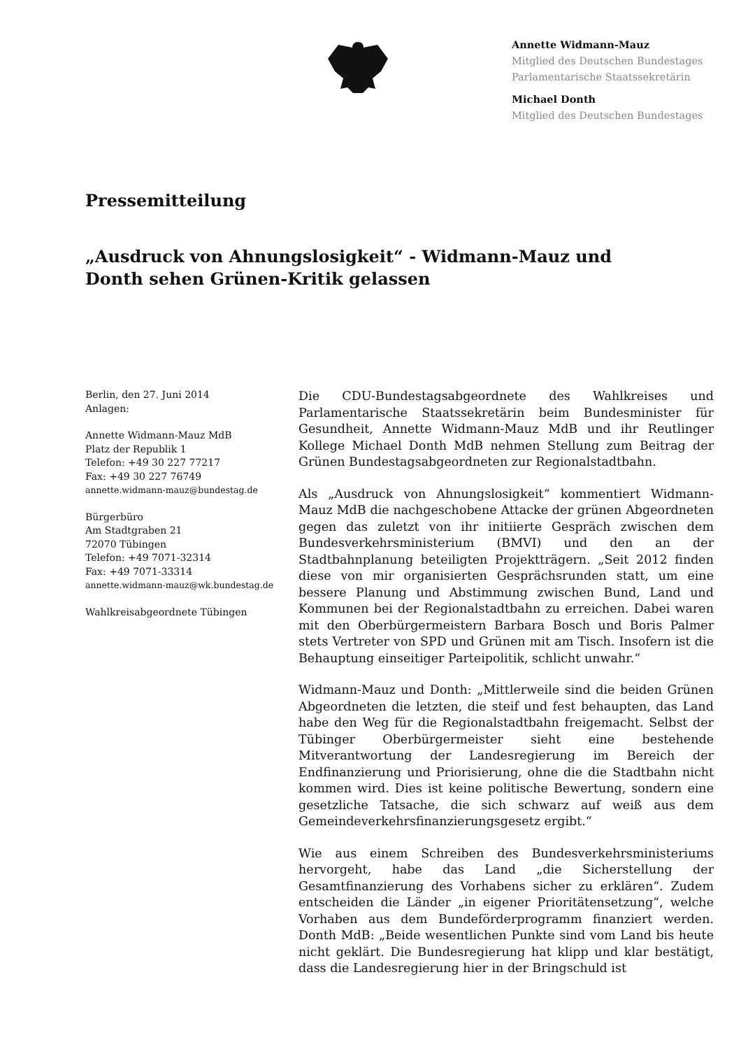Annette Widmann-Mauz
Mitglied des Deutschen Bundestages
Parlamentarische Staatssekretärin
Michael Donth
Mitglied des Deutschen Bundestages
Pressemitteilung
„Ausdruck von Ahnungslosigkeit“ - Widmann-Mauz und Donth sehen Grünen-Kritik gelassen
Berlin, den 27. Juni 2014
Anlagen:
Annette Widmann-Mauz MdB
Platz der Republik 1
Telefon: +49 30 227 77217
Fax: +49 30 227 76749
annette.widmann-mauz@bundestag.de
Bürgerbüro
Am Stadtgraben 21
72070 Tübingen
Telefon: +49 7071-32314
Fax: +49 7071-33314
annette.widmann-mauz@wk.bundestag.de
Wahlkreisabgeordnete Tübingen
Die CDU-Bundestagsabgeordnete des Wahlkreises und Parlamentarische Staatssekretärin beim Bundesminister für Gesundheit, Annette Widmann-Mauz MdB und ihr Reutlinger Kollege Michael Donth MdB nehmen Stellung zum Beitrag der Grünen Bundestagsabgeordneten zur Regionalstadtbahn.
Als „Ausdruck von Ahnungslosigkeit“ kommentiert Widmann-Mauz MdB die nachgeschobene Attacke der grünen Abgeordneten gegen das zuletzt von ihr initiierte Gespräch zwischen dem Bundesverkehrsministerium (BMVI) und den an der Stadtbahnplanung beteiligten Projektträgern. „Seit 2012 finden diese von mir organisierten Gesprächsrunden statt, um eine bessere Planung und Abstimmung zwischen Bund, Land und Kommunen bei der Regionalstadtbahn zu erreichen. Dabei waren mit den Oberbürgermeistern Barbara Bosch und Boris Palmer stets Vertreter von SPD und Grünen mit am Tisch. Insofern ist die Behauptung einseitiger Parteipolitik, schlicht unwahr.“
Widmann-Mauz und Donth: „Mittlerweile sind die beiden Grünen Abgeordneten die letzten, die steif und fest behaupten, das Land habe den Weg für die Regionalstadtbahn freigemacht. Selbst der Tübinger Oberbürgermeister sieht eine bestehende Mitverantwortung der Landesregierung im Bereich der Endfinanzierung und Priorisierung, ohne die die Stadtbahn nicht kommen wird. Dies ist keine politische Bewertung, sondern eine gesetzliche Tatsache, die sich schwarz auf weiß aus dem Gemeindeverkehrsfinanzierungsgesetz ergibt.“
Wie aus einem Schreiben des Bundesverkehrsministeriums hervorgeht, habe das Land „die Sicherstellung der Gesamtfinanzierung des Vorhabens sicher zu erklären“. Zudem entscheiden die Länder „in eigener Prioritätensetzung“, welche Vorhaben aus dem Bundeförderprogramm finanziert werden. Donth MdB: „Beide wesentlichen Punkte sind vom Land bis heute nicht geklärt. Die Bundesregierung hat klipp und klar bestätigt, dass die Landesregierung hier in der Bringschuld ist